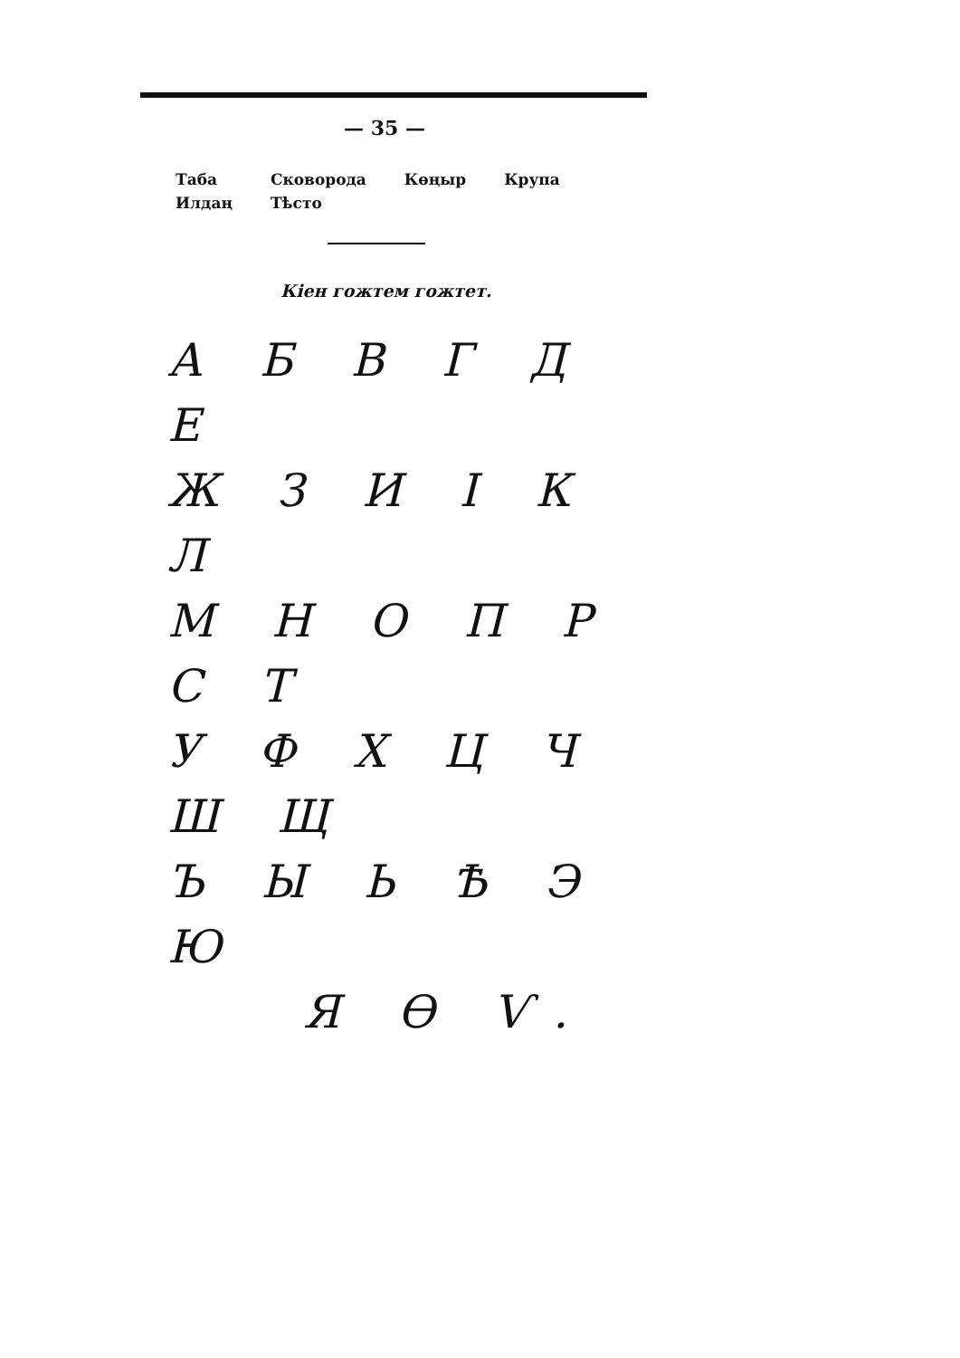— 35 —
| Таба | Сковорода | Көңыр | Крупа |
| Илдаң | Тѣсто | | |
Кіен гожтем гожтет.
А Б В Г Д Е
Ж З И І К Л
М Н О П Р С Т
У Ф Х Ц Ч Ш Щ
Ъ Ы Ь Ѣ Э Ю
Я Ѳ Ѵ.